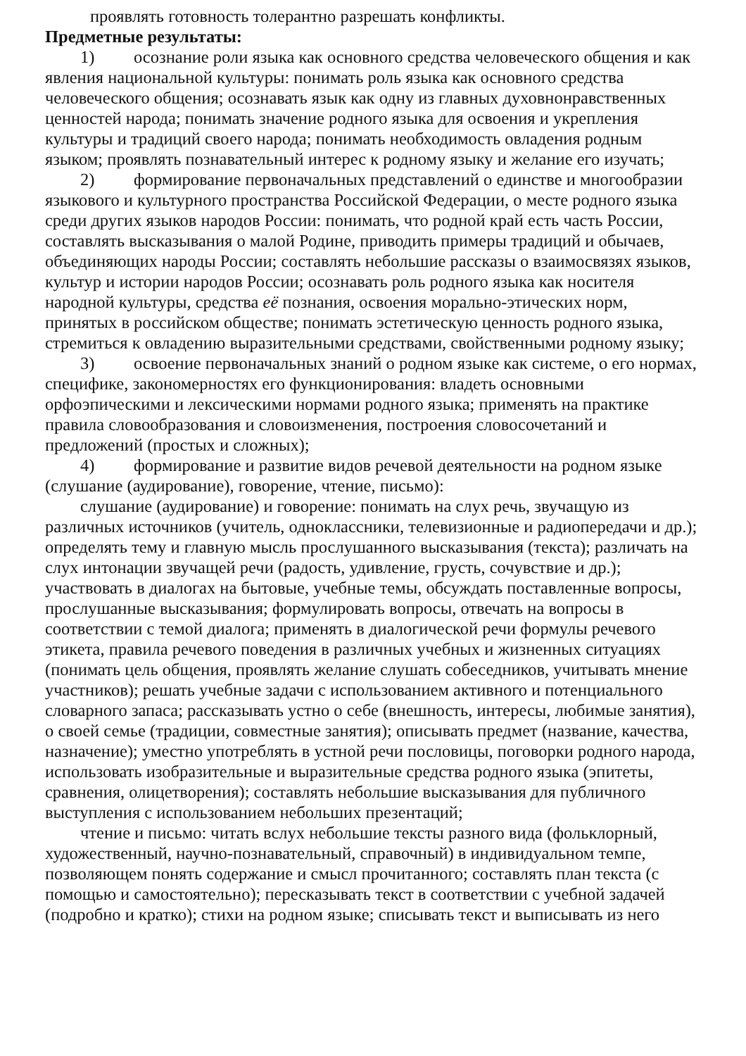проявлять готовность толерантно разрешать конфликты.
Предметные результаты:
1) осознание роли языка как основного средства человеческого общения и как явления национальной культуры: понимать роль языка как основного средства человеческого общения; осознавать язык как одну из главных духовнонравственных ценностей народа; понимать значение родного языка для освоения и укрепления культуры и традиций своего народа; понимать необходимость овладения родным языком; проявлять познавательный интерес к родному языку и желание его изучать;
2) формирование первоначальных представлений о единстве и многообразии языкового и культурного пространства Российской Федерации, о месте родного языка среди других языков народов России: понимать, что родной край есть часть России, составлять высказывания о малой Родине, приводить примеры традиций и обычаев, объединяющих народы России; составлять небольшие рассказы о взаимосвязях языков, культур и истории народов России; осознавать роль родного языка как носителя народной культуры, средства её познания, освоения морально-этических норм, принятых в российском обществе; понимать эстетическую ценность родного языка, стремиться к овладению выразительными средствами, свойственными родному языку;
3) освоение первоначальных знаний о родном языке как системе, о его нормах, специфике, закономерностях его функционирования: владеть основными орфоэпическими и лексическими нормами родного языка; применять на практике правила словообразования и словоизменения, построения словосочетаний и предложений (простых и сложных);
4) формирование и развитие видов речевой деятельности на родном языке (слушание (аудирование), говорение, чтение, письмо):
слушание (аудирование) и говорение: понимать на слух речь, звучащую из различных источников (учитель, одноклассники, телевизионные и радиопередачи и др.); определять тему и главную мысль прослушанного высказывания (текста); различать на слух интонации звучащей речи (радость, удивление, грусть, сочувствие и др.); участвовать в диалогах на бытовые, учебные темы, обсуждать поставленные вопросы, прослушанные высказывания; формулировать вопросы, отвечать на вопросы в соответствии с темой диалога; применять в диалогической речи формулы речевого этикета, правила речевого поведения в различных учебных и жизненных ситуациях (понимать цель общения, проявлять желание слушать собеседников, учитывать мнение участников); решать учебные задачи с использованием активного и потенциального словарного запаса; рассказывать устно о себе (внешность, интересы, любимые занятия), о своей семье (традиции, совместные занятия); описывать предмет (название, качества, назначение); уместно употреблять в устной речи пословицы, поговорки родного народа, использовать изобразительные и выразительные средства родного языка (эпитеты, сравнения, олицетворения); составлять небольшие высказывания для публичного выступления с использованием небольших презентаций;
чтение и письмо: читать вслух небольшие тексты разного вида (фольклорный, художественный, научно-познавательный, справочный) в индивидуальном темпе, позволяющем понять содержание и смысл прочитанного; составлять план текста (с помощью и самостоятельно); пересказывать текст в соответствии с учебной задачей (подробно и кратко); стихи на родном языке; списывать текст и выписывать из него